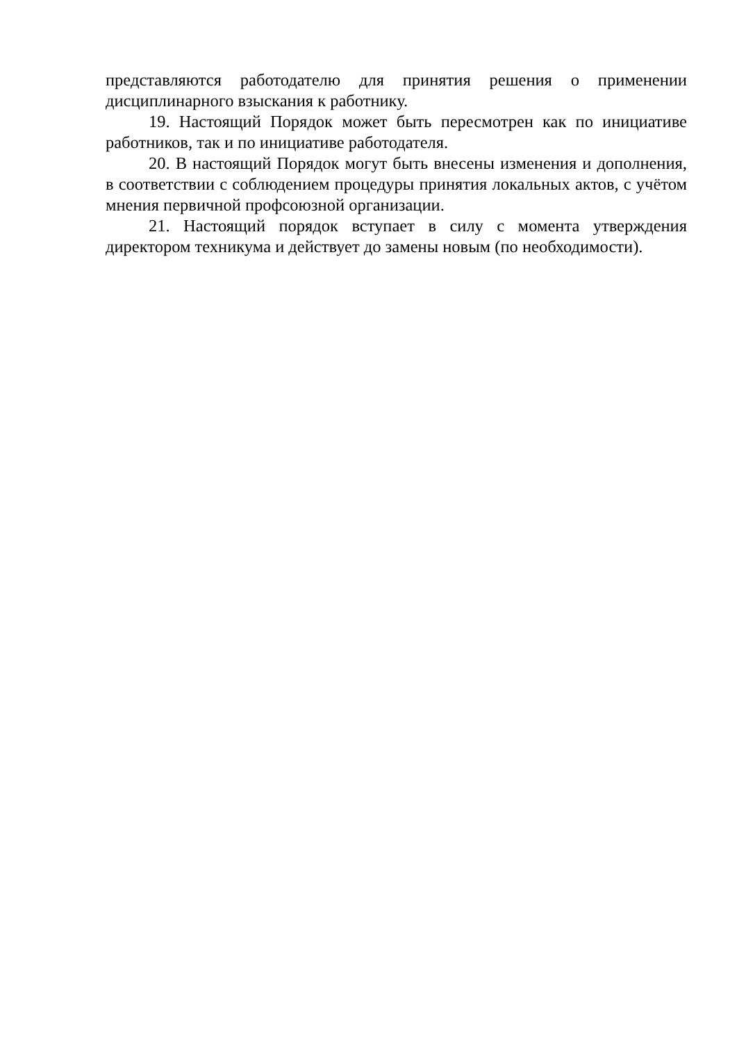представляются работодателю для принятия решения о применении дисциплинарного взыскания к работнику.
19. Настоящий Порядок может быть пересмотрен как по инициативе работников, так и по инициативе работодателя.
20. В настоящий Порядок могут быть внесены изменения и дополнения, в соответствии с соблюдением процедуры принятия локальных актов, с учётом мнения первичной профсоюзной организации.
21. Настоящий порядок вступает в силу с момента утверждения директором техникума и действует до замены новым (по необходимости).